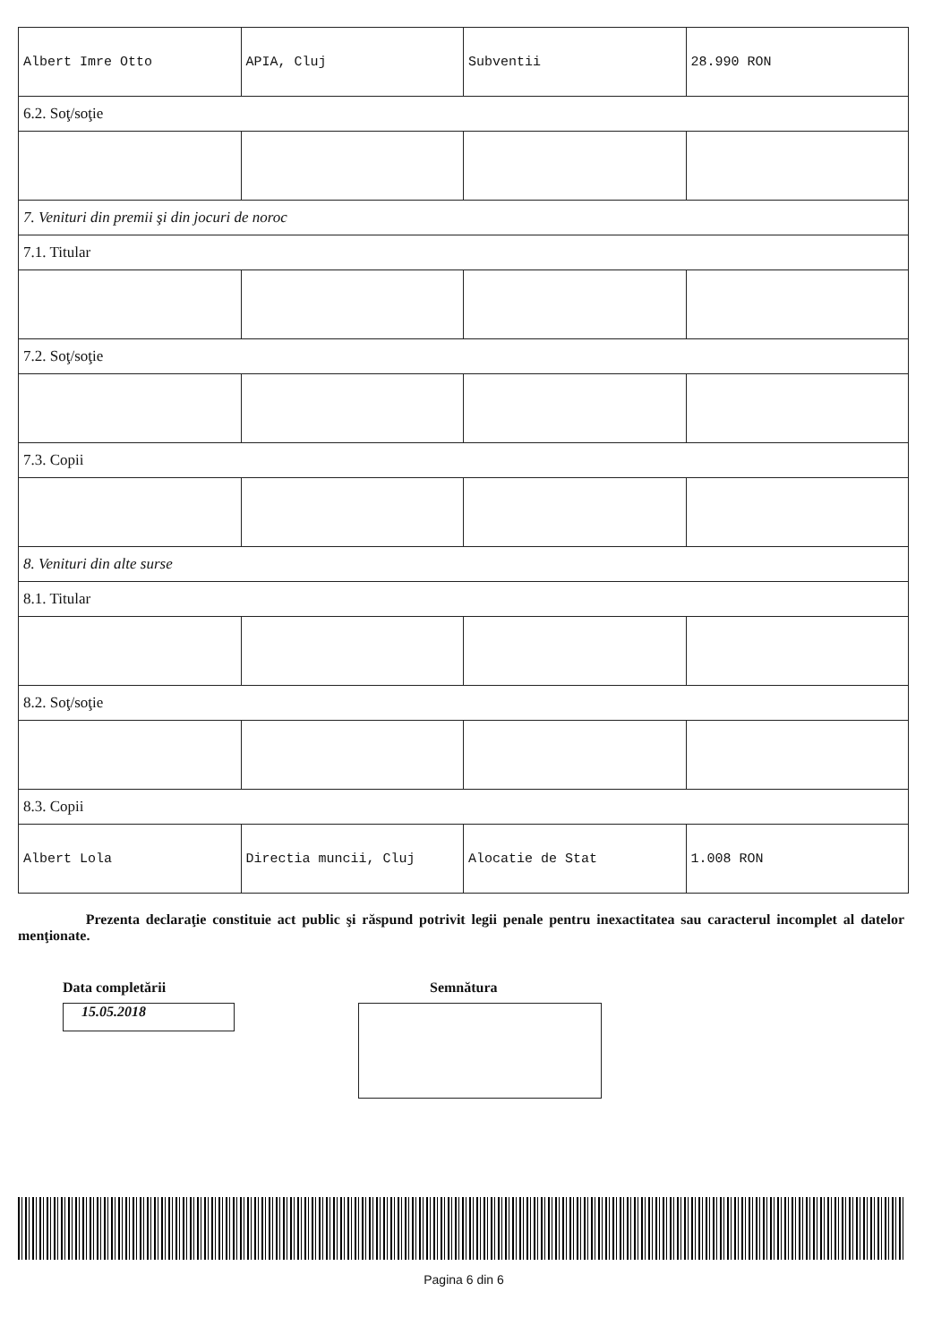| Albert Imre Otto | APIA, Cluj | Subventii | 28.990 RON |
| 6.2. Soţ/soţie | | | |
| 7. Venituri din premii şi din jocuri de noroc | | | |
| 7.1. Titular | | | |
| 7.2. Soţ/soţie | | | |
| 7.3. Copii | | | |
| 8. Venituri din alte surse | | | |
| 8.1. Titular | | | |
| 8.2. Soţ/soţie | | | |
| 8.3. Copii | | | |
| Albert Lola | Directia muncii, Cluj | Alocatie de Stat | 1.008 RON |
Prezenta declaraţie constituie act public şi răspund potrivit legii penale pentru inexactitatea sau caracterul incomplet al datelor menţionate.
Data completării
15.05.2018
Semnătura
Pagina 6 din 6